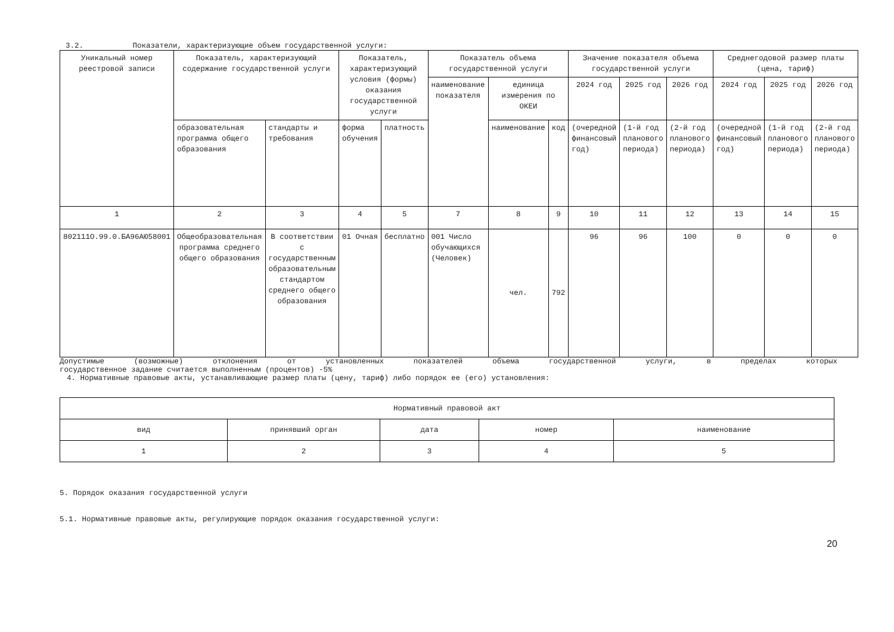3.2. Показатели, характеризующие объем государственной услуги:
| Уникальный номер реестровой записи | Показатель, характеризующий содержание государственной услуги | | Показатель, характеризующий условия (формы) оказания государственной услуги | | Показатель объема государственной услуги | | | Значение показателя объема государственной услуги | | | Среднегодовой размер платы (цена, тариф) | | |
| --- | --- | --- | --- | --- | --- | --- | --- | --- | --- | --- | --- | --- | --- |
| | | | | | наименование показателя | единица измерения по ОКЕИ | | 2024 год | 2025 год | 2026 год | 2024 год | 2025 год | 2026 год |
| | образовательная программа общего образования | стандарты и требования | форма обучения | платность | | наименование | код | (очередной финансовый год) | (1-й год планового периода) | (2-й год планового периода) | (очередной финансовый год) | (1-й год планового периода) | (2-й год планового периода) |
| 1 | 2 | 3 | 4 | 5 | 7 | 8 | 9 | 10 | 11 | 12 | 13 | 14 | 15 |
| 802111О.99.0.БА96АЮ58001 | Общеобразовательная программа среднего общего образования | В соответствии с государственным образовательным стандартом среднего общего образования | 01 Очная | бесплатно | 001 Число обучающихся (Человек) | чел. | 792 | 96 | 96 | 100 | 0 | 0 | 0 |
Допустимые (возможные) отклонения от установленных показателей объема государственной услуги, в пределах которых
государственное задание считается выполненным (процентов) -5%
4. Нормативные правовые акты, устанавливающие размер платы (цену, тариф) либо порядок ее (его) установления:
| Нормативный правовой акт | | | | |
| --- | --- | --- | --- | --- |
| вид | принявший орган | дата | номер | наименование |
| 1 | 2 | 3 | 4 | 5 |
5. Порядок оказания государственной услуги
5.1. Нормативные правовые акты, регулирующие порядок оказания государственной услуги:
20